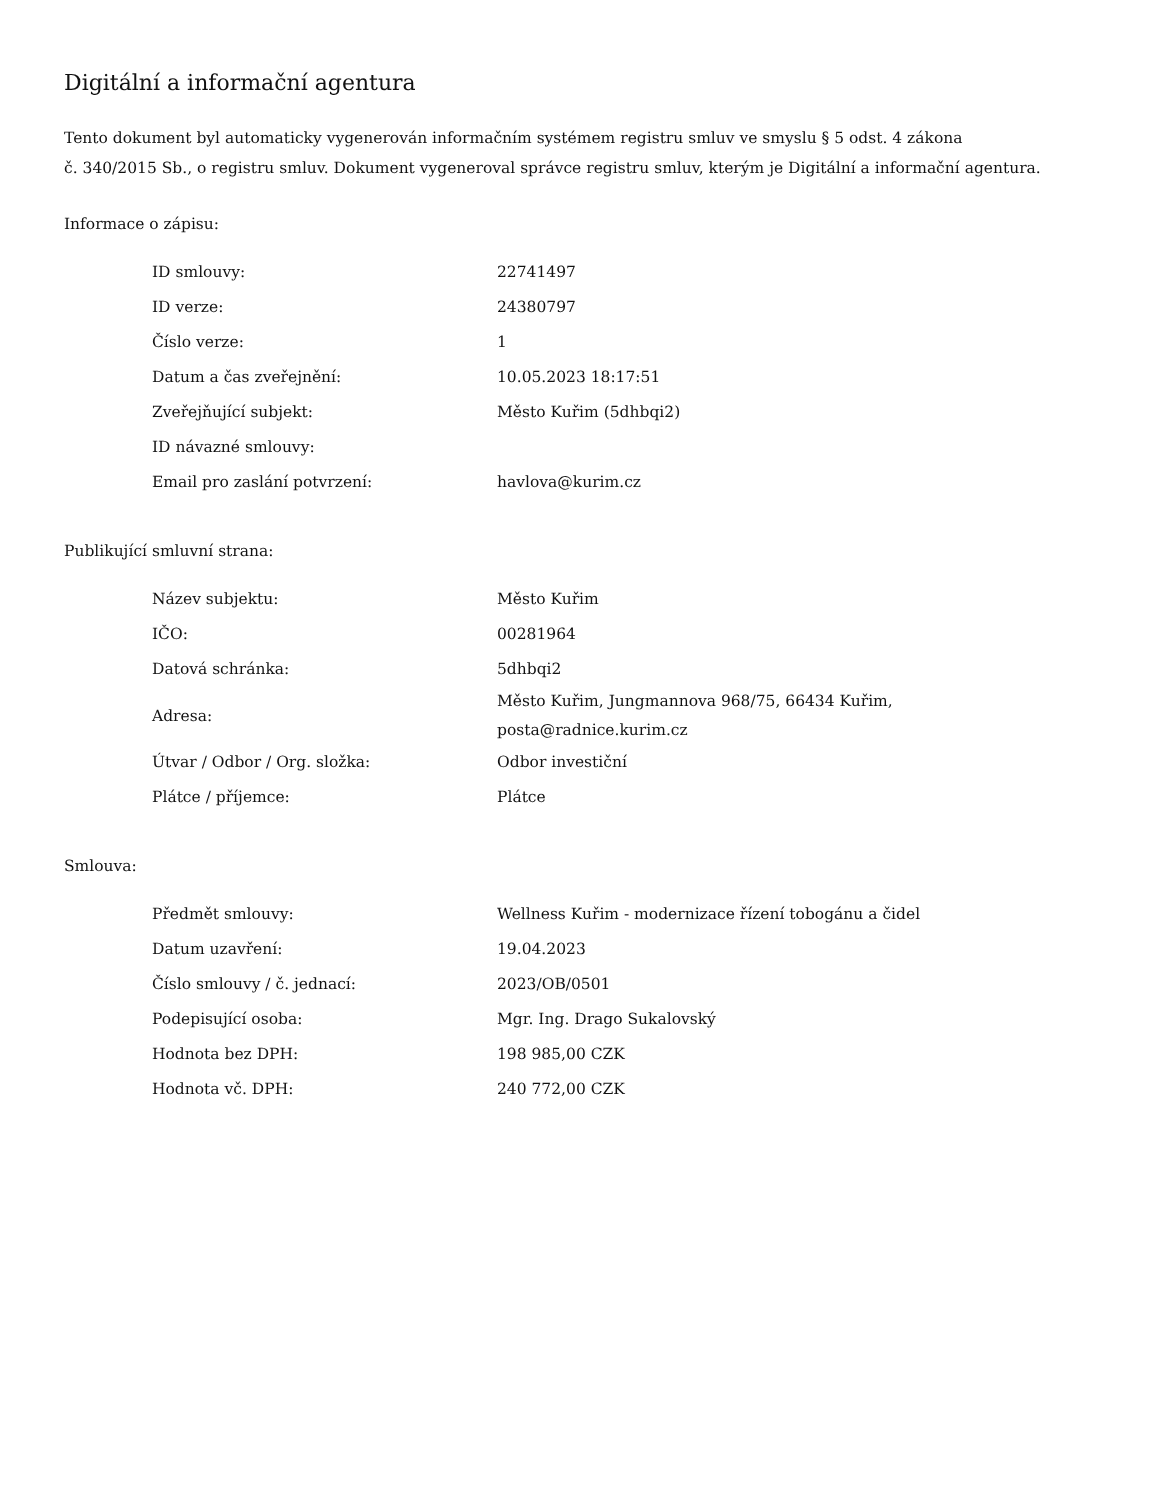Digitální a informační agentura
Tento dokument byl automaticky vygenerován informačním systémem registru smluv ve smyslu § 5 odst. 4 zákona
č. 340/2015 Sb., o registru smluv. Dokument vygeneroval správce registru smluv, kterým je Digitální a informační agentura.
Informace o zápisu:
| ID smlouvy: | 22741497 |
| ID verze: | 24380797 |
| Číslo verze: | 1 |
| Datum a čas zveřejnění: | 10.05.2023 18:17:51 |
| Zveřejňující subjekt: | Město Kuřim (5dhbqi2) |
| ID návazné smlouvy: | |
| Email pro zaslání potvrzení: | havlova@kurim.cz |
Publikující smluvní strana:
| Název subjektu: | Město Kuřim |
| IČO: | 00281964 |
| Datová schránka: | 5dhbqi2 |
| Adresa: | Město Kuřim, Jungmannova 968/75, 66434 Kuřim, posta@radnice.kurim.cz |
| Útvar / Odbor / Org. složka: | Odbor investiční |
| Plátce / příjemce: | Plátce |
Smlouva:
| Předmět smlouvy: | Wellness Kuřim - modernizace řízení tobogánu a čidel |
| Datum uzavření: | 19.04.2023 |
| Číslo smlouvy / č. jednací: | 2023/OB/0501 |
| Podepisující osoba: | Mgr. Ing. Drago Sukalovský |
| Hodnota bez DPH: | 198 985,00 CZK |
| Hodnota vč. DPH: | 240 772,00 CZK |